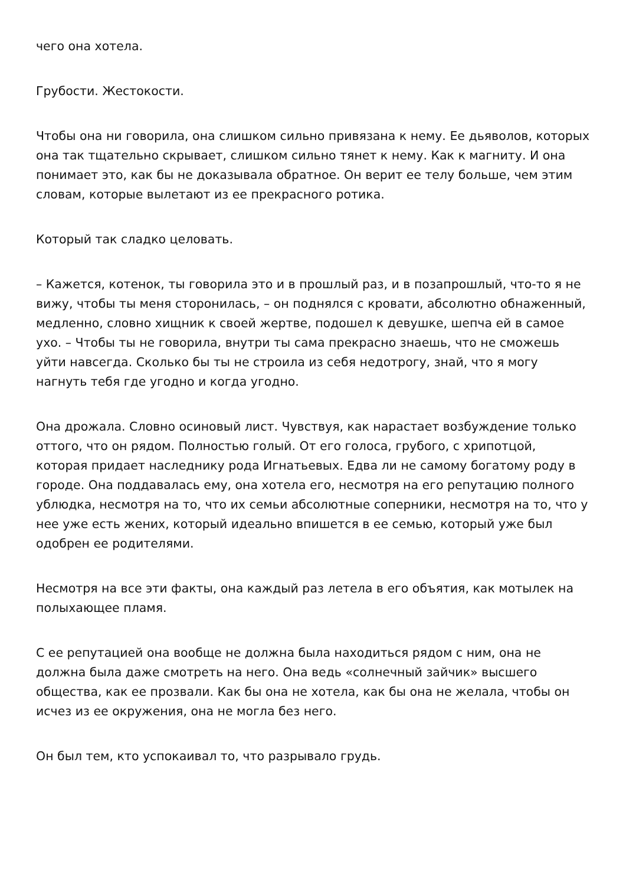чего она хотела.
Грубости. Жестокости.
Чтобы она ни говорила, она слишком сильно привязана к нему. Ее дьяволов, которых она так тщательно скрывает, слишком сильно тянет к нему. Как к магниту. И она понимает это, как бы не доказывала обратное. Он верит ее телу больше, чем этим словам, которые вылетают из ее прекрасного ротика.
Который так сладко целовать.
– Кажется, котенок, ты говорила это и в прошлый раз, и в позапрошлый, что-то я не вижу, чтобы ты меня сторонилась, – он поднялся с кровати, абсолютно обнаженный, медленно, словно хищник к своей жертве, подошел к девушке, шепча ей в самое ухо. – Чтобы ты не говорила, внутри ты сама прекрасно знаешь, что не сможешь уйти навсегда. Сколько бы ты не строила из себя недотрогу, знай, что я могу нагнуть тебя где угодно и когда угодно.
Она дрожала. Словно осиновый лист. Чувствуя, как нарастает возбуждение только оттого, что он рядом. Полностью голый. От его голоса, грубого, с хрипотцой, которая придает наследнику рода Игнатьевых. Едва ли не самому богатому роду в городе. Она поддавалась ему, она хотела его, несмотря на его репутацию полного ублюдка, несмотря на то, что их семьи абсолютные соперники, несмотря на то, что у нее уже есть жених, который идеально впишется в ее семью, который уже был одобрен ее родителями.
Несмотря на все эти факты, она каждый раз летела в его объятия, как мотылек на полыхающее пламя.
С ее репутацией она вообще не должна была находиться рядом с ним, она не должна была даже смотреть на него. Она ведь «солнечный зайчик» высшего общества, как ее прозвали. Как бы она не хотела, как бы она не желала, чтобы он исчез из ее окружения, она не могла без него.
Он был тем, кто успокаивал то, что разрывало грудь.